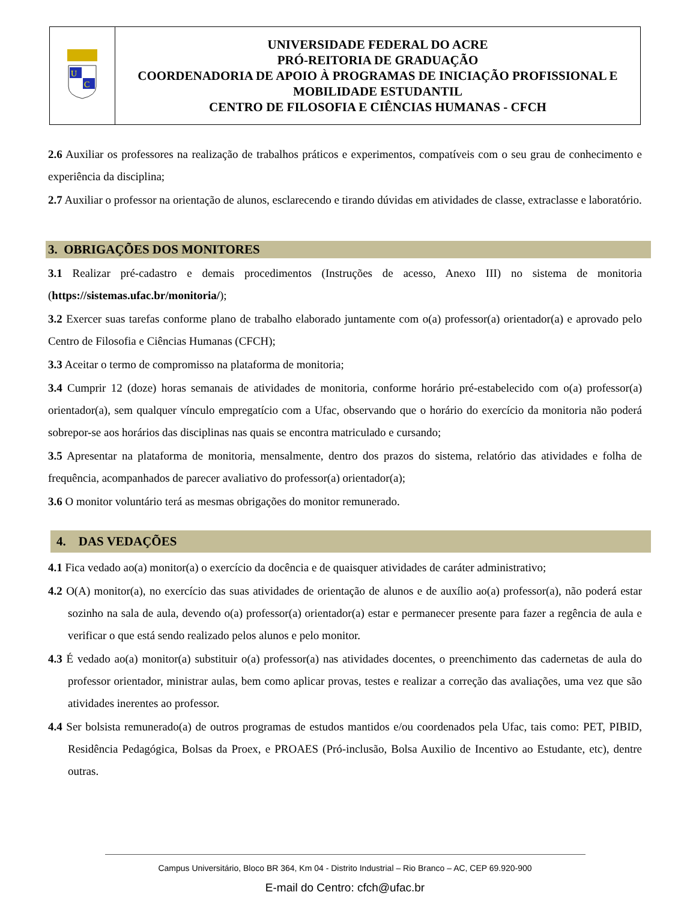| U C | UNIVERSIDADE FEDERAL DO ACRE PRÓ-REITORIA DE GRADUAÇÃO COORDENADORIA DE APOIO À PROGRAMAS DE INICIAÇÃO PROFISSIONAL E MOBILIDADE ESTUDANTIL CENTRO DE FILOSOFIA E CIÊNCIAS HUMANAS - CFCH |
2.6 Auxiliar os professores na realização de trabalhos práticos e experimentos, compatíveis com o seu grau de conhecimento e experiência da disciplina;
2.7 Auxiliar o professor na orientação de alunos, esclarecendo e tirando dúvidas em atividades de classe, extraclasse e laboratório.
3. OBRIGAÇÕES DOS MONITORES
3.1 Realizar pré-cadastro e demais procedimentos (Instruções de acesso, Anexo III) no sistema de monitoria (https://sistemas.ufac.br/monitoria/);
3.2 Exercer suas tarefas conforme plano de trabalho elaborado juntamente com o(a) professor(a) orientador(a) e aprovado pelo Centro de Filosofia e Ciências Humanas (CFCH);
3.3 Aceitar o termo de compromisso na plataforma de monitoria;
3.4 Cumprir 12 (doze) horas semanais de atividades de monitoria, conforme horário pré-estabelecido com o(a) professor(a) orientador(a), sem qualquer vínculo empregatício com a Ufac, observando que o horário do exercício da monitoria não poderá sobrepor-se aos horários das disciplinas nas quais se encontra matriculado e cursando;
3.5 Apresentar na plataforma de monitoria, mensalmente, dentro dos prazos do sistema, relatório das atividades e folha de frequência, acompanhados de parecer avaliativo do professor(a) orientador(a);
3.6 O monitor voluntário terá as mesmas obrigações do monitor remunerado.
4. DAS VEDAÇÕES
4.1 Fica vedado ao(a) monitor(a) o exercício da docência e de quaisquer atividades de caráter administrativo;
4.2 O(A) monitor(a), no exercício das suas atividades de orientação de alunos e de auxílio ao(a) professor(a), não poderá estar sozinho na sala de aula, devendo o(a) professor(a) orientador(a) estar e permanecer presente para fazer a regência de aula e verificar o que está sendo realizado pelos alunos e pelo monitor.
4.3 É vedado ao(a) monitor(a) substituir o(a) professor(a) nas atividades docentes, o preenchimento das cadernetas de aula do professor orientador, ministrar aulas, bem como aplicar provas, testes e realizar a correção das avaliações, uma vez que são atividades inerentes ao professor.
4.4 Ser bolsista remunerado(a) de outros programas de estudos mantidos e/ou coordenados pela Ufac, tais como: PET, PIBID, Residência Pedagógica, Bolsas da Proex, e PROAES (Pró-inclusão, Bolsa Auxilio de Incentivo ao Estudante, etc), dentre outras.
Campus Universitário, Bloco BR 364, Km 04 - Distrito Industrial – Rio Branco – AC, CEP 69.920-900
E-mail do Centro: cfch@ufac.br